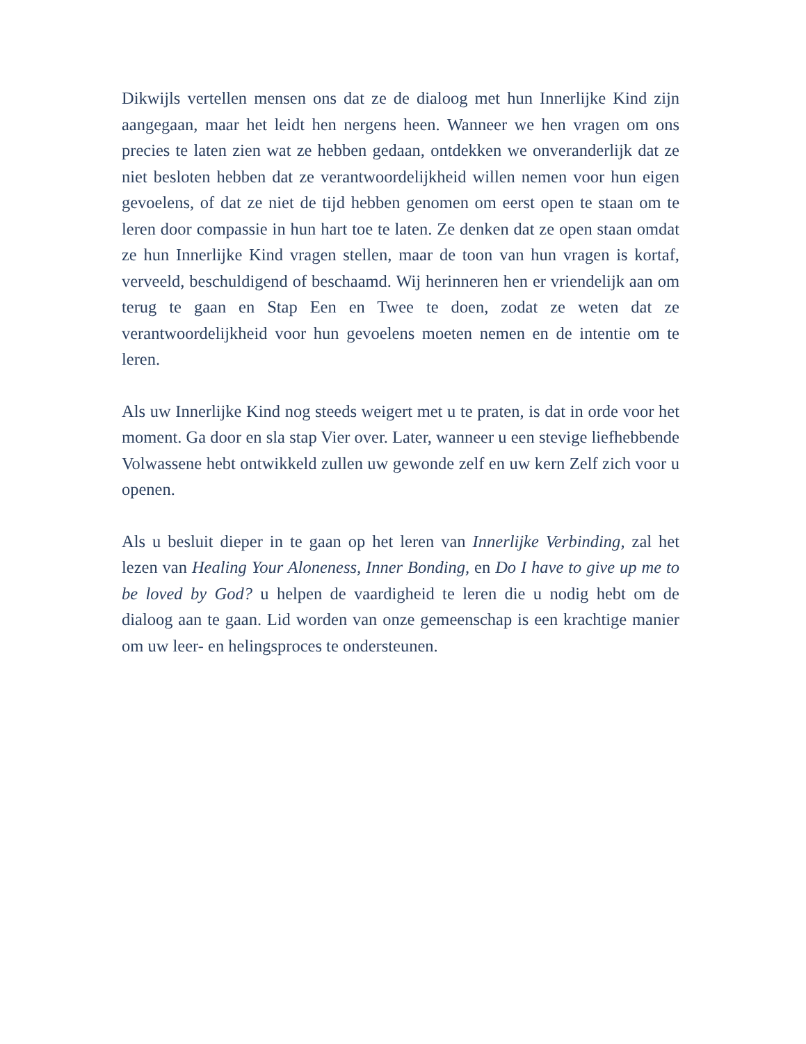Dikwijls vertellen mensen ons dat ze de dialoog met hun Innerlijke Kind zijn aangegaan, maar het leidt hen nergens heen. Wanneer we hen vragen om ons precies te laten zien wat ze hebben gedaan, ontdekken we onveranderlijk dat ze niet besloten hebben dat ze verantwoordelijkheid willen nemen voor hun eigen gevoelens, of dat ze niet de tijd hebben genomen om eerst open te staan om te leren door compassie in hun hart toe te laten. Ze denken dat ze open staan omdat ze hun Innerlijke Kind vragen stellen, maar de toon van hun vragen is kortaf, verveeld, beschuldigend of beschaamd. Wij herinneren hen er vriendelijk aan om terug te gaan en Stap Een en Twee te doen, zodat ze weten dat ze verantwoordelijkheid voor hun gevoelens moeten nemen en de intentie om te leren.
Als uw Innerlijke Kind nog steeds weigert met u te praten, is dat in orde voor het moment. Ga door en sla stap Vier over. Later, wanneer u een stevige liefhebbende Volwassene hebt ontwikkeld zullen uw gewonde zelf en uw kern Zelf zich voor u openen.
Als u besluit dieper in te gaan op het leren van Innerlijke Verbinding, zal het lezen van Healing Your Aloneness, Inner Bonding, en Do I have to give up me to be loved by God? u helpen de vaardigheid te leren die u nodig hebt om de dialoog aan te gaan. Lid worden van onze gemeenschap is een krachtige manier om uw leer- en helingsproces te ondersteunen.